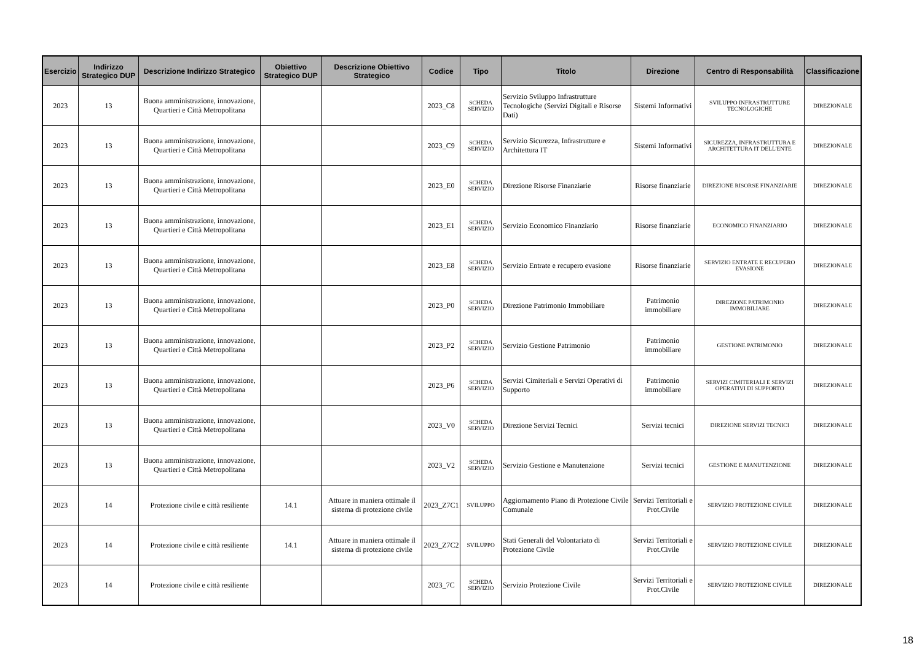| Esercizio | Indirizzo Strategico DUP | Descrizione Indirizzo Strategico | Obiettivo Strategico DUP | Descrizione Obiettivo Strategico | Codice | Tipo | Titolo | Direzione | Centro di Responsabilità | Classificazione |
| --- | --- | --- | --- | --- | --- | --- | --- | --- | --- | --- |
| 2023 | 13 | Buona amministrazione, innovazione, Quartieri e Città Metropolitana | | | 2023_C8 | SCHEDA SERVIZIO | Servizio Sviluppo Infrastrutture Tecnologiche (Servizi Digitali e Risorse Dati) | Sistemi Informativi | SVILUPPO INFRASTRUTTURE TECNOLOGICHE | DIREZIONALE |
| 2023 | 13 | Buona amministrazione, innovazione, Quartieri e Città Metropolitana | | | 2023_C9 | SCHEDA SERVIZIO | Servizio Sicurezza, Infrastrutture e Architettura IT | Sistemi Informativi | SICUREZZA, INFRASTRUTTURA E ARCHITETTURA IT DELL'ENTE | DIREZIONALE |
| 2023 | 13 | Buona amministrazione, innovazione, Quartieri e Città Metropolitana | | | 2023_E0 | SCHEDA SERVIZIO | Direzione Risorse Finanziarie | Risorse finanziarie | DIREZIONE RISORSE FINANZIARIE | DIREZIONALE |
| 2023 | 13 | Buona amministrazione, innovazione, Quartieri e Città Metropolitana | | | 2023_E1 | SCHEDA SERVIZIO | Servizio Economico Finanziario | Risorse finanziarie | ECONOMICO FINANZIARIO | DIREZIONALE |
| 2023 | 13 | Buona amministrazione, innovazione, Quartieri e Città Metropolitana | | | 2023_E8 | SCHEDA SERVIZIO | Servizio Entrate e recupero evasione | Risorse finanziarie | SERVIZIO ENTRATE E RECUPERO EVASIONE | DIREZIONALE |
| 2023 | 13 | Buona amministrazione, innovazione, Quartieri e Città Metropolitana | | | 2023_P0 | SCHEDA SERVIZIO | Direzione Patrimonio Immobiliare | Patrimonio immobiliare | DIREZIONE PATRIMONIO IMMOBILIARE | DIREZIONALE |
| 2023 | 13 | Buona amministrazione, innovazione, Quartieri e Città Metropolitana | | | 2023_P2 | SCHEDA SERVIZIO | Servizio Gestione Patrimonio | Patrimonio immobiliare | GESTIONE PATRIMONIO | DIREZIONALE |
| 2023 | 13 | Buona amministrazione, innovazione, Quartieri e Città Metropolitana | | | 2023_P6 | SCHEDA SERVIZIO | Servizi Cimiteriali e Servizi Operativi di Supporto | Patrimonio immobiliare | SERVIZI CIMITERIALI E SERVIZI OPERATIVI DI SUPPORTO | DIREZIONALE |
| 2023 | 13 | Buona amministrazione, innovazione, Quartieri e Città Metropolitana | | | 2023_V0 | SCHEDA SERVIZIO | Direzione Servizi Tecnici | Servizi tecnici | DIREZIONE SERVIZI TECNICI | DIREZIONALE |
| 2023 | 13 | Buona amministrazione, innovazione, Quartieri e Città Metropolitana | | | 2023_V2 | SCHEDA SERVIZIO | Servizio Gestione e Manutenzione | Servizi tecnici | GESTIONE E MANUTENZIONE | DIREZIONALE |
| 2023 | 14 | Protezione civile e città resiliente | 14.1 | Attuare in maniera ottimale il sistema di protezione civile | 2023_Z7C1 | SVILUPPO | Aggiornamento Piano di Protezione Civile Comunale | Servizi Territoriali e Prot.Civile | SERVIZIO PROTEZIONE CIVILE | DIREZIONALE |
| 2023 | 14 | Protezione civile e città resiliente | 14.1 | Attuare in maniera ottimale il sistema di protezione civile | 2023_Z7C2 | SVILUPPO | Stati Generali del Volontariato di Protezione Civile | Servizi Territoriali e Prot.Civile | SERVIZIO PROTEZIONE CIVILE | DIREZIONALE |
| 2023 | 14 | Protezione civile e città resiliente | | | 2023_7C | SCHEDA SERVIZIO | Servizio Protezione Civile | Servizi Territoriali e Prot.Civile | SERVIZIO PROTEZIONE CIVILE | DIREZIONALE |
18